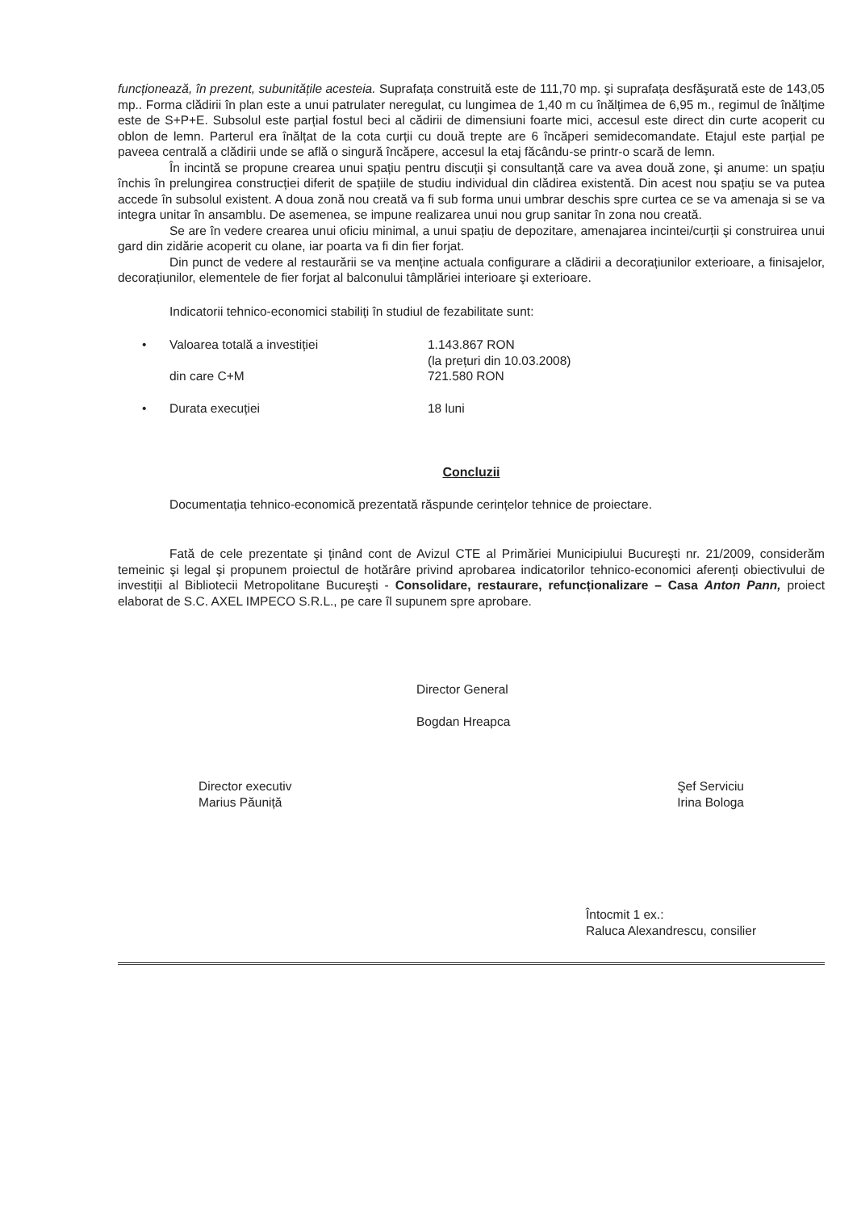funcționează, în prezent, subunitățile acesteia. Suprafața construită este de 111,70 mp. şi suprafața desfăşurată este de 143,05 mp.. Forma clădirii în plan este a unui patrulater neregulat, cu lungimea de 1,40 m cu înălțimea de 6,95 m., regimul de înălțime este de S+P+E. Subsolul este parțial fostul beci al cădirii de dimensiuni foarte mici, accesul este direct din curte acoperit cu oblon de lemn. Parterul era înălțat de la cota curții cu două trepte are 6 încăperi semidecomandate. Etajul este parțial pe paveea centrală a clădirii unde se află o singură încăpere, accesul la etaj făcându-se printr-o scară de lemn.
În incintă se propune crearea unui spațiu pentru discuții şi consultanță care va avea două zone, şi anume: un spațiu închis în prelungirea construcției diferit de spațiile de studiu individual din clădirea existentă. Din acest nou spațiu se va putea accede în subsolul existent. A doua zonă nou creată va fi sub forma unui umbrar deschis spre curtea ce se va amenaja si se va integra unitar în ansamblu. De asemenea, se impune realizarea unui nou grup sanitar în zona nou creată.
Se are în vedere crearea unui oficiu minimal, a unui spațiu de depozitare, amenajarea incintei/curții şi construirea unui gard din zidărie acoperit cu olane, iar poarta va fi din fier forjat.
Din punct de vedere al restaurării se va menține actuala configurare a clădirii a decorațiunilor exterioare, a finisajelor, decorațiunilor, elementele de fier forjat al balconului tâmplăriei interioare şi exterioare.
Indicatorii tehnico-economici stabiliți în studiul de fezabilitate sunt:
• Valoarea totală a investiției 1.143.867 RON
(la prețuri din 10.03.2008)
din care C+M 721.580 RON
• Durata execuției 18 luni
Concluzii
Documentația tehnico-economică prezentată răspunde cerințelor tehnice de proiectare.
Fată de cele prezentate şi ținând cont de Avizul CTE al Primăriei Municipiului Bucureşti nr. 21/2009, considerăm temeinic şi legal şi propunem proiectul de hotărâre privind aprobarea indicatorilor tehnico-economici aferenți obiectivului de investiții al Bibliotecii Metropolitane Bucureşti - Consolidare, restaurare, refuncționalizare – Casa Anton Pann, proiect elaborat de S.C. AXEL IMPECO S.R.L., pe care îl supunem spre aprobare.
Director General
Bogdan Hreapca
Director executiv
Marius Păuniță
Şef Serviciu
Irina Bologa
Întocmit 1 ex.:
Raluca Alexandrescu, consilier